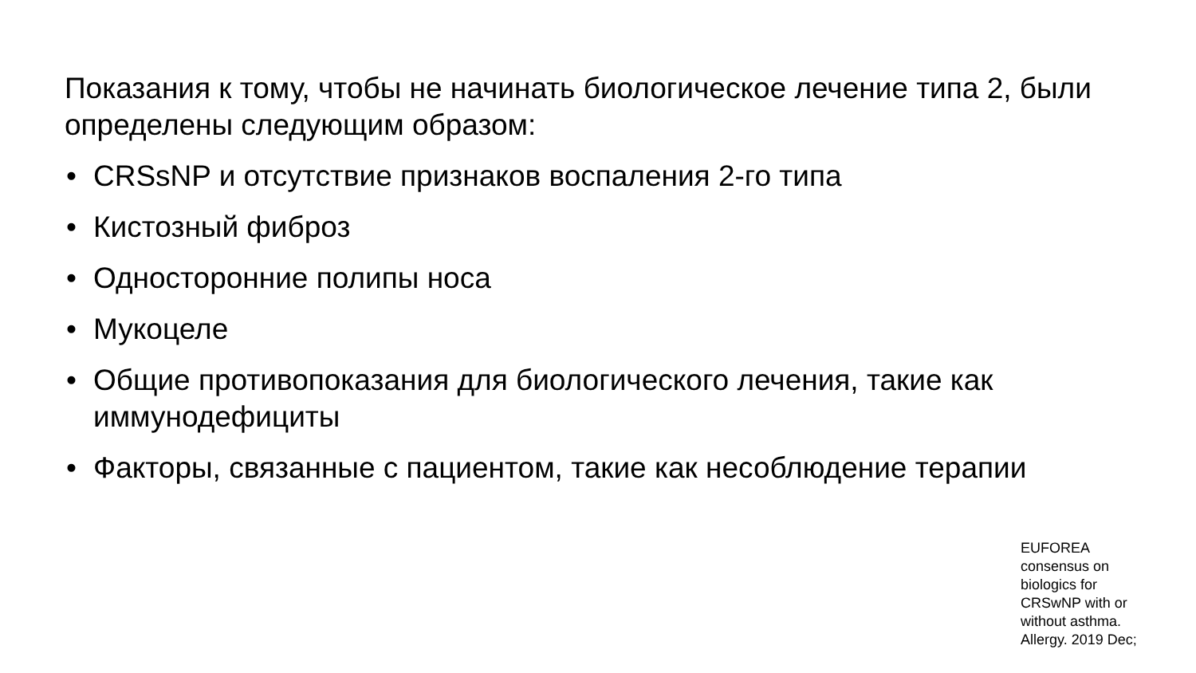Показания к тому, чтобы не начинать биологическое лечение типа 2, были определены следующим образом:
• CRSsNP и отсутствие признаков воспаления 2-го типа
• Кистозный фиброз
• Односторонние полипы носа
• Мукоцеле
• Общие противопоказания для биологического лечения, такие как иммунодефициты
• Факторы, связанные с пациентом, такие как несоблюдение терапии
EUFOREA consensus on biologics for CRSwNP with or without asthma. Allergy. 2019 Dec;